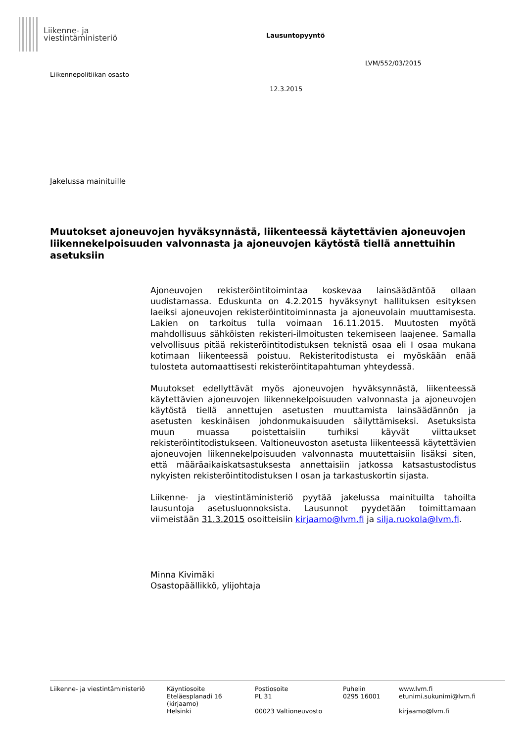Liikenne- ja
viestintäministeriö
Lausuntopyyntö
LVM/552/03/2015
Liikennepolitiikan osasto
12.3.2015
Jakelussa mainituille
Muutokset ajoneuvojen hyväksynnästä, liikenteessä käytettävien ajoneuvojen liikennekelpoisuuden valvonnasta ja ajoneuvojen käytöstä tiellä annettuihin asetuksiin
Ajoneuvojen rekisteröintitoimintaa koskevaa lainsäädäntöä ollaan uudistamassa. Eduskunta on 4.2.2015 hyväksynyt hallituksen esityksen laeiksi ajoneuvojen rekisteröintitoiminnasta ja ajoneuvolain muuttamisesta. Lakien on tarkoitus tulla voimaan 16.11.2015. Muutosten myötä mahdollisuus sähköisten rekisteri-ilmoitusten tekemiseen laajenee. Samalla velvollisuus pitää rekisteröintitodistuksen teknistä osaa eli I osaa mukana kotimaan liikenteessä poistuu. Rekisteritodistusta ei myöskään enää tulosteta automaattisesti rekisteröintitapahtuman yhteydessä.
Muutokset edellyttävät myös ajoneuvojen hyväksynnästä, liikenteessä käytettävien ajoneuvojen liikennekelpoisuuden valvonnasta ja ajoneuvojen käytöstä tiellä annettujen asetusten muuttamista lainsäädännön ja asetusten keskinäisen johdonmukaisuuden säilyttämiseksi. Asetuksista muun muassa poistettaisiin turhiksi käyvät viittaukset rekisteröintitodistukseen. Valtioneuvoston asetusta liikenteessä käytettävien ajoneuvojen liikennekelpoisuuden valvonnasta muutettaisiin lisäksi siten, että määräaikaiskatsastuksesta annettaisiin jatkossa katsastustodistus nykyisten rekisteröintitodistuksen I osan ja tarkastuskortin sijasta.
Liikenne- ja viestintäministeriö pyytää jakelussa mainituilta tahoilta lausuntoja asetusluonnoksista. Lausunnot pyydetään toimittamaan viimeistään 31.3.2015 osoitteisiin kirjaamo@lvm.fi ja silja.ruokola@lvm.fi.
Minna Kivimäki
Osastopäällikkö, ylijohtaja
Liikenne- ja viestintäministeriö
Käyntiosoite
Eteläesplanadi 16
(kirjaamo)
Helsinki
Postiosoite
PL 31
00023 Valtioneuvosto
Puhelin
0295 16001
www.lvm.fi
etunimi.sukunimi@lvm.fi
kirjaamo@lvm.fi